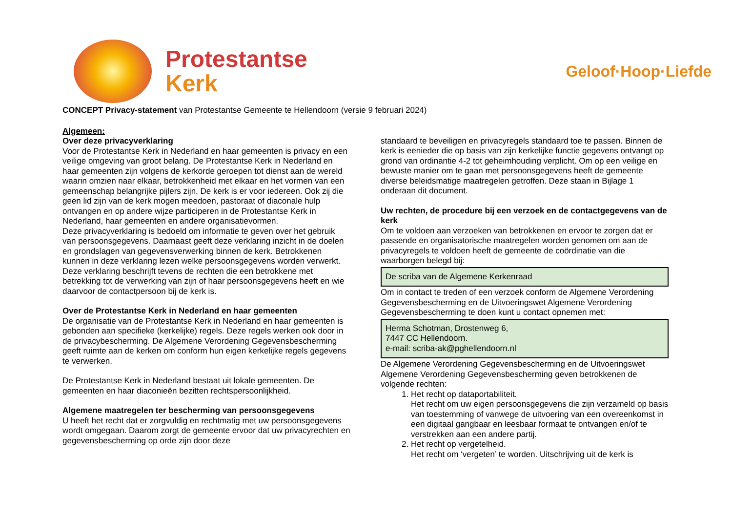Protestantse
Kerk
Geloof·Hoop·Liefde
CONCEPT Privacy-statement van Protestantse Gemeente te Hellendoorn (versie 9 februari 2024)
Algemeen:
Over deze privacyverklaring
Voor de Protestantse Kerk in Nederland en haar gemeenten is privacy en een veilige omgeving van groot belang. De Protestantse Kerk in Nederland en haar gemeenten zijn volgens de kerkorde geroepen tot dienst aan de wereld waarin omzien naar elkaar, betrokkenheid met elkaar en het vormen van een gemeenschap belangrijke pijlers zijn. De kerk is er voor iedereen. Ook zij die geen lid zijn van de kerk mogen meedoen, pastoraat of diaconale hulp ontvangen en op andere wijze participeren in de Protestantse Kerk in Nederland, haar gemeenten en andere organisatievormen.
Deze privacyverklaring is bedoeld om informatie te geven over het gebruik van persoonsgegevens. Daarnaast geeft deze verklaring inzicht in de doelen en grondslagen van gegevensverwerking binnen de kerk. Betrokkenen kunnen in deze verklaring lezen welke persoonsgegevens worden verwerkt. Deze verklaring beschrijft tevens de rechten die een betrokkene met betrekking tot de verwerking van zijn of haar persoonsgegevens heeft en wie daarvoor de contactpersoon bij de kerk is.
Over de Protestantse Kerk in Nederland en haar gemeenten
De organisatie van de Protestantse Kerk in Nederland en haar gemeenten is gebonden aan specifieke (kerkelijke) regels. Deze regels werken ook door in de privacybescherming. De Algemene Verordening Gegevensbescherming geeft ruimte aan de kerken om conform hun eigen kerkelijke regels gegevens te verwerken.
De Protestantse Kerk in Nederland bestaat uit lokale gemeenten. De gemeenten en haar diaconieën bezitten rechtspersoonlijkheid.
Algemene maatregelen ter bescherming van persoonsgegevens
U heeft het recht dat er zorgvuldig en rechtmatig met uw persoonsgegevens wordt omgegaan. Daarom zorgt de gemeente ervoor dat uw privacyrechten en gegevensbescherming op orde zijn door deze
standaard te beveiligen en privacyregels standaard toe te passen. Binnen de kerk is eenieder die op basis van zijn kerkelijke functie gegevens ontvangt op grond van ordinantie 4-2 tot geheimhouding verplicht. Om op een veilige en bewuste manier om te gaan met persoonsgegevens heeft de gemeente diverse beleidsmatige maatregelen getroffen. Deze staan in Bijlage 1 onderaan dit document.
Uw rechten, de procedure bij een verzoek en de contactgegevens van de kerk
Om te voldoen aan verzoeken van betrokkenen en ervoor te zorgen dat er passende en organisatorische maatregelen worden genomen om aan de privacyregels te voldoen heeft de gemeente de coördinatie van die waarborgen belegd bij:
De scriba van de Algemene Kerkenraad
Om in contact te treden of een verzoek conform de Algemene Verordening Gegevensbescherming en de Uitvoeringswet Algemene Verordening Gegevensbescherming te doen kunt u contact opnemen met:
Herma Schotman, Drostenweg 6,
7447 CC Hellendoorn.
e-mail: scriba-ak@pghellendoorn.nl
De Algemene Verordening Gegevensbescherming en de Uitvoeringswet Algemene Verordening Gegevensbescherming geven betrokkenen de volgende rechten:
1. Het recht op dataportabiliteit.
Het recht om uw eigen persoonsgegevens die zijn verzameld op basis van toestemming of vanwege de uitvoering van een overeenkomst in een digitaal gangbaar en leesbaar formaat te ontvangen en/of te verstrekken aan een andere partij.
2. Het recht op vergetelheid.
Het recht om ‘vergeten’ te worden. Uitschrijving uit de kerk is